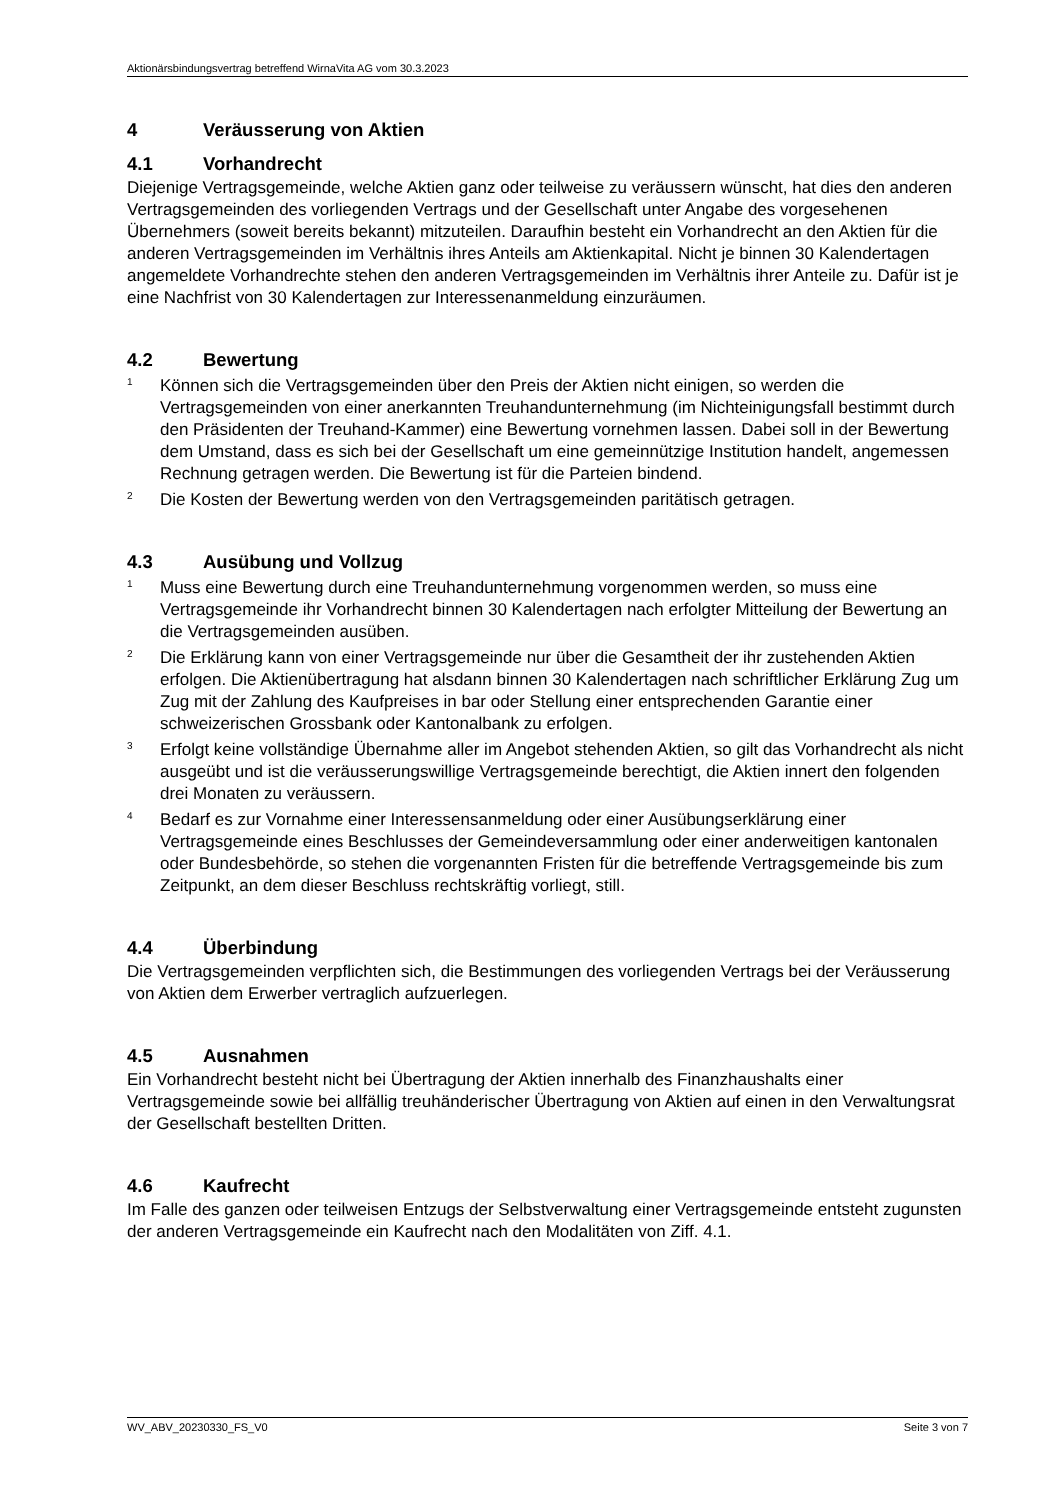Aktionärsbindungsvertrag betreffend WirnaVita AG vom 30.3.2023
4 Veräusserung von Aktien
4.1 Vorhandrecht
Diejenige Vertragsgemeinde, welche Aktien ganz oder teilweise zu veräussern wünscht, hat dies den anderen Vertragsgemeinden des vorliegenden Vertrags und der Gesellschaft unter Angabe des vorgesehenen Übernehmers (soweit bereits bekannt) mitzuteilen. Daraufhin besteht ein Vorhandrecht an den Aktien für die anderen Vertragsgemeinden im Verhältnis ihres Anteils am Aktienkapital. Nicht je binnen 30 Kalendertagen angemeldete Vorhandrechte stehen den anderen Vertragsgemeinden im Verhältnis ihrer Anteile zu. Dafür ist je eine Nachfrist von 30 Kalendertagen zur Interessenanmeldung einzuräumen.
4.2 Bewertung
<sup>1</sup> Können sich die Vertragsgemeinden über den Preis der Aktien nicht einigen, so werden die Vertragsgemeinden von einer anerkannten Treuhandunternehmung (im Nichteinigungsfall bestimmt durch den Präsidenten der Treuhand-Kammer) eine Bewertung vornehmen lassen. Dabei soll in der Bewertung dem Umstand, dass es sich bei der Gesellschaft um eine gemeinnützige Institution handelt, angemessen Rechnung getragen werden. Die Bewertung ist für die Parteien bindend.
<sup>2</sup> Die Kosten der Bewertung werden von den Vertragsgemeinden paritätisch getragen.
4.3 Ausübung und Vollzug
<sup>1</sup> Muss eine Bewertung durch eine Treuhandunternehmung vorgenommen werden, so muss eine Vertragsgemeinde ihr Vorhandrecht binnen 30 Kalendertagen nach erfolgter Mitteilung der Bewertung an die Vertragsgemeinden ausüben.
<sup>2</sup> Die Erklärung kann von einer Vertragsgemeinde nur über die Gesamtheit der ihr zustehenden Aktien erfolgen. Die Aktienübertragung hat alsdann binnen 30 Kalendertagen nach schriftlicher Erklärung Zug um Zug mit der Zahlung des Kaufpreises in bar oder Stellung einer entsprechenden Garantie einer schweizerischen Grossbank oder Kantonalbank zu erfolgen.
<sup>3</sup> Erfolgt keine vollständige Übernahme aller im Angebot stehenden Aktien, so gilt das Vorhandrecht als nicht ausgeübt und ist die veräusserungswillige Vertragsgemeinde berechtigt, die Aktien innert den folgenden drei Monaten zu veräussern.
<sup>4</sup> Bedarf es zur Vornahme einer Interessensanmeldung oder einer Ausübungserklärung einer Vertragsgemeinde eines Beschlusses der Gemeindeversammlung oder einer anderweitigen kantonalen oder Bundesbehörde, so stehen die vorgenannten Fristen für die betreffende Vertragsgemeinde bis zum Zeitpunkt, an dem dieser Beschluss rechtskräftig vorliegt, still.
4.4 Überbindung
Die Vertragsgemeinden verpflichten sich, die Bestimmungen des vorliegenden Vertrags bei der Veräusserung von Aktien dem Erwerber vertraglich aufzuerlegen.
4.5 Ausnahmen
Ein Vorhandrecht besteht nicht bei Übertragung der Aktien innerhalb des Finanzhaushalts einer Vertragsgemeinde sowie bei allfällig treuhänderischer Übertragung von Aktien auf einen in den Verwaltungsrat der Gesellschaft bestellten Dritten.
4.6 Kaufrecht
Im Falle des ganzen oder teilweisen Entzugs der Selbstverwaltung einer Vertragsgemeinde entsteht zugunsten der anderen Vertragsgemeinde ein Kaufrecht nach den Modalitäten von Ziff. 4.1.
WV_ABV_20230330_FS_V0 Seite 3 von 7